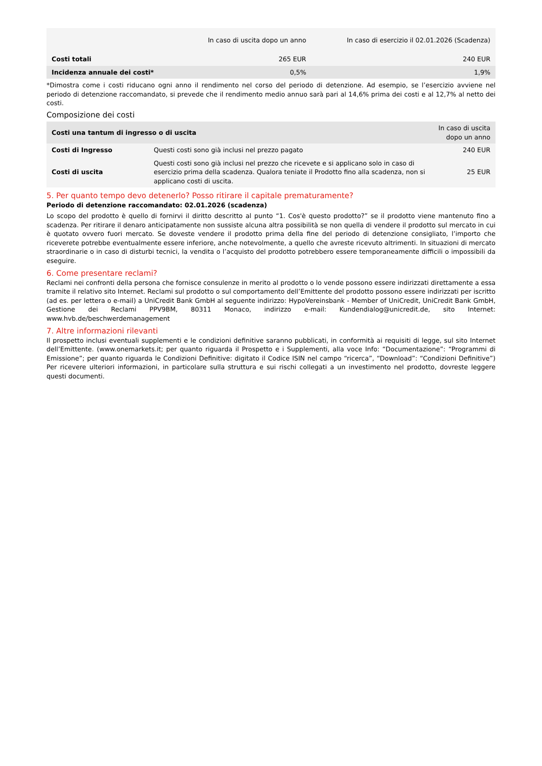| | In caso di uscita dopo un anno | In caso di esercizio il 02.01.2026 (Scadenza) |
| --- | --- | --- |
| Costi totali | 265 EUR | 240 EUR |
| Incidenza annuale dei costi* | 0,5% | 1,9% |
*Dimostra come i costi riducano ogni anno il rendimento nel corso del periodo di detenzione. Ad esempio, se l’esercizio avviene nel periodo di detenzione raccomandato, si prevede che il rendimento medio annuo sarà pari al 14,6% prima dei costi e al 12,7% al netto dei costi.
Composizione dei costi
| Costi una tantum di ingresso o di uscita | | In caso di uscita dopo un anno |
| --- | --- | --- |
| Costi di Ingresso | Questi costi sono già inclusi nel prezzo pagato | 240 EUR |
| Costi di uscita | Questi costi sono già inclusi nel prezzo che ricevete e si applicano solo in caso di esercizio prima della scadenza. Qualora teniate il Prodotto fino alla scadenza, non si applicano costi di uscita. | 25 EUR |
5. Per quanto tempo devo detenerlo? Posso ritirare il capitale prematuramente?
Periodo di detenzione raccomandato: 02.01.2026 (scadenza)
Lo scopo del prodotto è quello di fornirvi il diritto descritto al punto “1. Cos'è questo prodotto?” se il prodotto viene mantenuto fino a scadenza. Per ritirare il denaro anticipatamente non sussiste alcuna altra possibilità se non quella di vendere il prodotto sul mercato in cui è quotato ovvero fuori mercato. Se doveste vendere il prodotto prima della fine del periodo di detenzione consigliato, l’importo che riceverete potrebbe eventualmente essere inferiore, anche notevolmente, a quello che avreste ricevuto altrimenti. In situazioni di mercato straordinarie o in caso di disturbi tecnici, la vendita o l’acquisto del prodotto potrebbero essere temporaneamente difficili o impossibili da eseguire.
6. Come presentare reclami?
Reclami nei confronti della persona che fornisce consulenze in merito al prodotto o lo vende possono essere indirizzati direttamente a essa tramite il relativo sito Internet. Reclami sul prodotto o sul comportamento dell’Emittente del prodotto possono essere indirizzati per iscritto (ad es. per lettera o e-mail) a UniCredit Bank GmbH al seguente indirizzo: HypoVereinsbank - Member of UniCredit, UniCredit Bank GmbH, Gestione dei Reclami PPV9BM, 80311 Monaco, indirizzo e-mail: Kundendialog@unicredit.de, sito Internet: www.hvb.de/beschwerdemanagement
7. Altre informazioni rilevanti
Il prospetto inclusi eventuali supplementi e le condizioni definitive saranno pubblicati, in conformità ai requisiti di legge, sul sito Internet dell’Emittente. (www.onemarkets.it; per quanto riguarda il Prospetto e i Supplementi, alla voce Info: “Documentazione”: “Programmi di Emissione”; per quanto riguarda le Condizioni Definitive: digitato il Codice ISIN nel campo “ricerca”, “Download”: “Condizioni Definitive”) Per ricevere ulteriori informazioni, in particolare sulla struttura e sui rischi collegati a un investimento nel prodotto, dovreste leggere questi documenti.